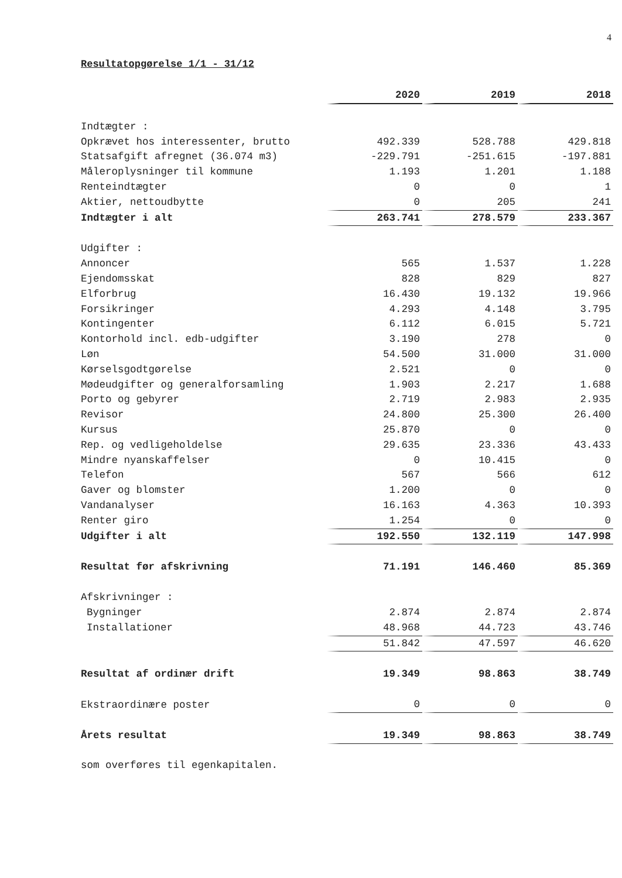4
Resultatopgørelse 1/1 - 31/12
| | 2020 | 2019 | 2018 |
| Indtægter : | | | |
| Opkrævet hos interessenter, brutto | 492.339 | 528.788 | 429.818 |
| Statsafgift afregnet (36.074 m3) | -229.791 | -251.615 | -197.881 |
| Måleroplysninger til kommune | 1.193 | 1.201 | 1.188 |
| Renteindtægter | 0 | 0 | 1 |
| Aktier, nettoudbytte | 0 | 205 | 241 |
| Indtægter i alt | 263.741 | 278.579 | 233.367 |
| Udgifter : | | | |
| Annoncer | 565 | 1.537 | 1.228 |
| Ejendomsskat | 828 | 829 | 827 |
| Elforbrug | 16.430 | 19.132 | 19.966 |
| Forsikringer | 4.293 | 4.148 | 3.795 |
| Kontingenter | 6.112 | 6.015 | 5.721 |
| Kontorhold incl. edb-udgifter | 3.190 | 278 | 0 |
| Løn | 54.500 | 31.000 | 31.000 |
| Kørselsgodtgørelse | 2.521 | 0 | 0 |
| Mødeudgifter og generalforsamling | 1.903 | 2.217 | 1.688 |
| Porto og gebyrer | 2.719 | 2.983 | 2.935 |
| Revisor | 24.800 | 25.300 | 26.400 |
| Kursus | 25.870 | 0 | 0 |
| Rep. og vedligeholdelse | 29.635 | 23.336 | 43.433 |
| Mindre nyanskaffelser | 0 | 10.415 | 0 |
| Telefon | 567 | 566 | 612 |
| Gaver og blomster | 1.200 | 0 | 0 |
| Vandanalyser | 16.163 | 4.363 | 10.393 |
| Renter giro | 1.254 | 0 | 0 |
| Udgifter i alt | 192.550 | 132.119 | 147.998 |
| Resultat før afskrivning | 71.191 | 146.460 | 85.369 |
| Afskrivninger : | | | |
| Bygninger | 2.874 | 2.874 | 2.874 |
| Installationer | 48.968 | 44.723 | 43.746 |
| | 51.842 | 47.597 | 46.620 |
| Resultat af ordinær drift | 19.349 | 98.863 | 38.749 |
| Ekstraordinære poster | 0 | 0 | 0 |
| Årets resultat | 19.349 | 98.863 | 38.749 |
som overføres til egenkapitalen.